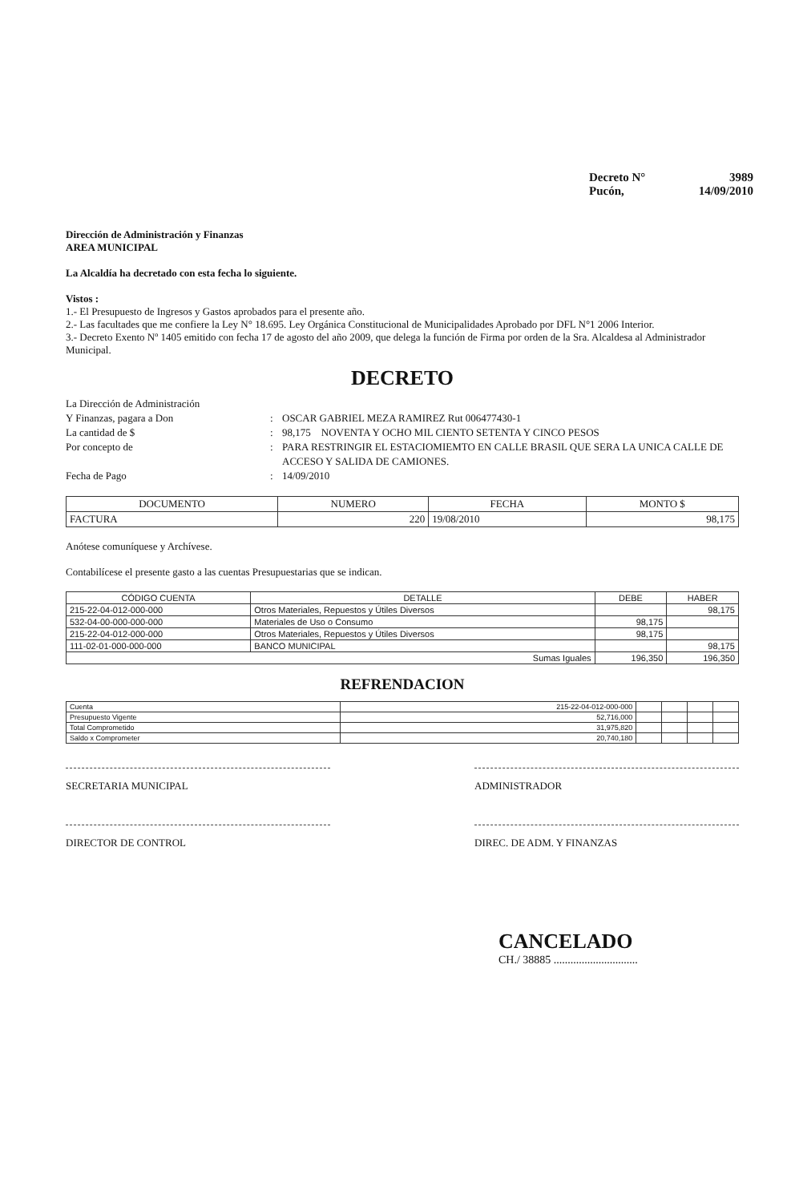Decreto N° 3989
Pucón, 14/09/2010
Dirección de Administración y Finanzas
AREA MUNICIPAL
La Alcaldía ha decretado con esta fecha lo siguiente.
Vistos :
1.- El Presupuesto de Ingresos y Gastos aprobados para el presente año.
2.- Las facultades que me confiere la Ley N° 18.695. Ley Orgánica Constitucional de Municipalidades Aprobado por DFL N°1 2006 Interior.
3.- Decreto Exento Nº 1405 emitido con fecha 17 de agosto del año 2009, que delega la función de Firma por orden de la Sra. Alcaldesa al Administrador Municipal.
DECRETO
La Dirección de Administración Y Finanzas, pagara a Don: OSCAR GABRIEL MEZA RAMIREZ Rut 006477430-1 La cantidad de $: 98,175 NOVENTA Y OCHO MIL CIENTO SETENTA Y CINCO PESOS Por concepto de: PARA RESTRINGIR EL ESTACIOMIEMTO EN CALLE BRASIL QUE SERA LA UNICA CALLE DE ACCESO Y SALIDA DE CAMIONES. Fecha de Pago: 14/09/2010
| DOCUMENTO | NUMERO | FECHA | MONTO $ |
| --- | --- | --- | --- |
| FACTURA | 220 | 19/08/2010 | 98,175 |
Anótese comuníquese y Archívese.
Contabilícese el presente gasto a las cuentas Presupuestarias que se indican.
| CÓDIGO CUENTA | DETALLE | DEBE | HABER |
| --- | --- | --- | --- |
| 215-22-04-012-000-000 | Otros Materiales, Repuestos y Útiles Diversos | | 98,175 |
| 532-04-00-000-000-000 | Materiales de Uso o Consumo | 98,175 | |
| 215-22-04-012-000-000 | Otros Materiales, Repuestos y Útiles Diversos | 98,175 | |
| 111-02-01-000-000-000 | BANCO MUNICIPAL | | 98,175 |
| Sumas Iguales | | 196,350 | 196,350 |
REFRENDACION
| Cuenta | 215-22-04-012-000-000 | | | | |
| Presupuesto Vigente | 52,716,000 | | | | |
| Total Comprometido | 31,975,820 | | | | |
| Saldo x Comprometer | 20,740,180 | | | | |
SECRETARIA MUNICIPAL ADMINISTRADOR
DIRECTOR DE CONTROL DIREC. DE ADM. Y FINANZAS
CANCELADO
CH./ 38885 ..............................